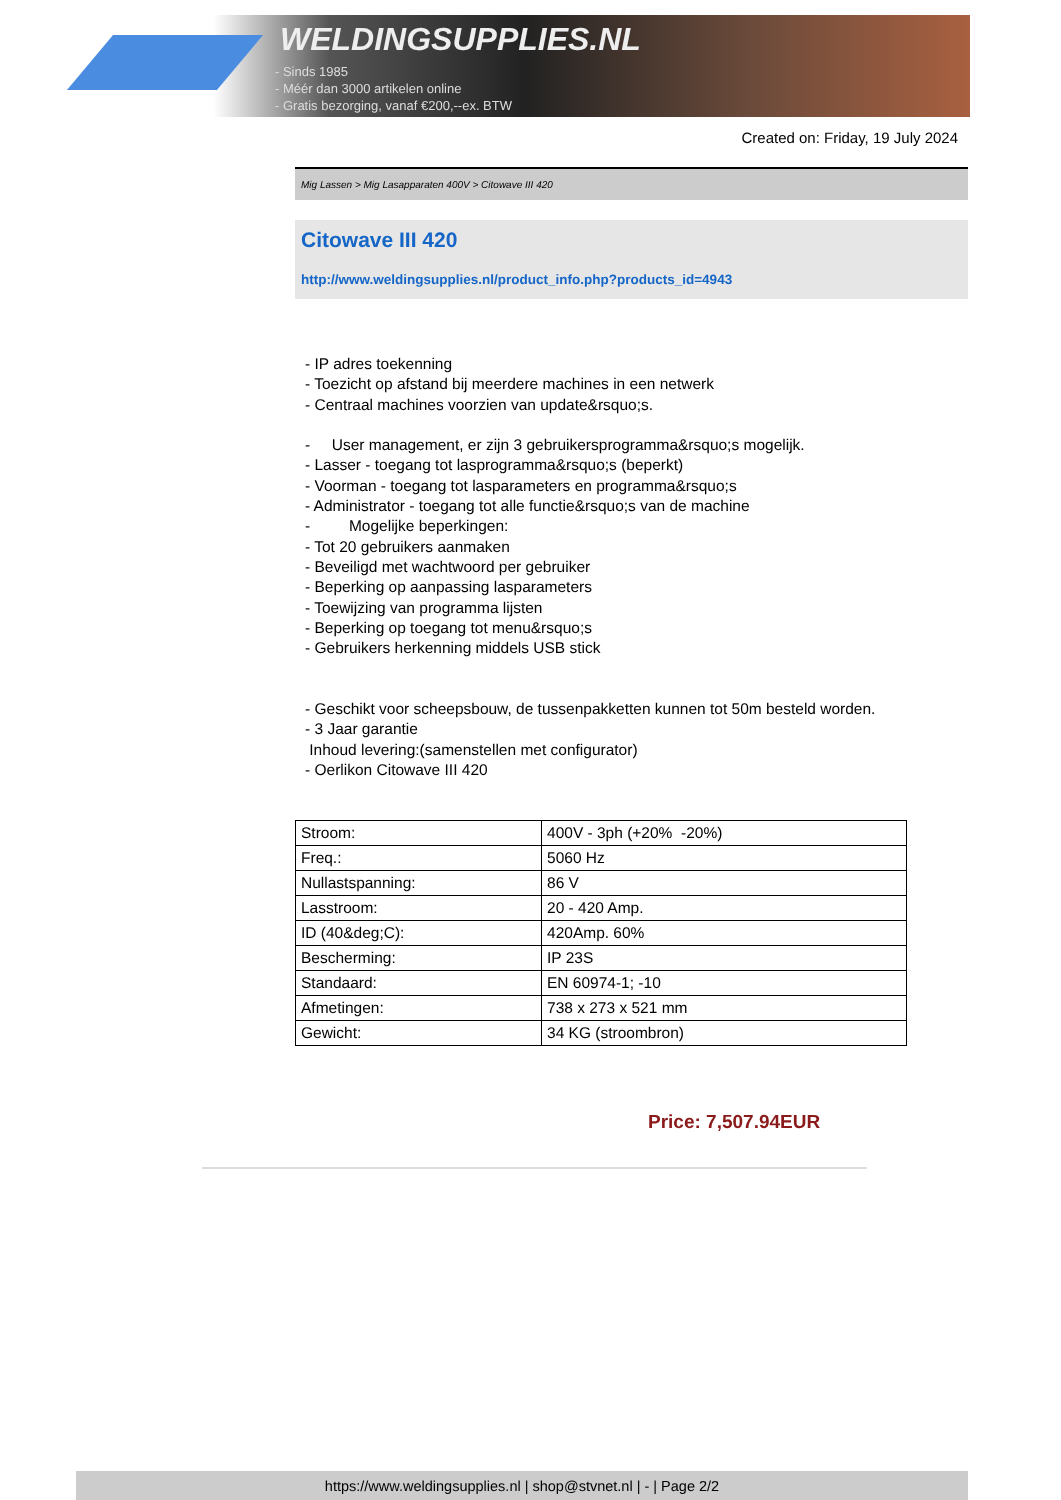WELDINGSUPPLIES.NL
- Sinds 1985
- Méér dan 3000 artikelen online
- Gratis bezorging, vanaf €200,--ex. BTW
Created on: Friday, 19 July 2024
Mig Lassen > Mig Lasapparaten 400V > Citowave III 420
Citowave III 420
http://www.weldingsupplies.nl/product_info.php?products_id=4943
- IP adres toekenning
- Toezicht op afstand bij meerdere machines in een netwerk
- Centraal machines voorzien van update&rsquo;s.
- User management, er zijn 3 gebruikersprogramma&rsquo;s mogelijk.
- Lasser - toegang tot lasprogramma&rsquo;s (beperkt)
- Voorman - toegang tot lasparameters en programma&rsquo;s
- Administrator - toegang tot alle functie&rsquo;s van de machine
- Mogelijke beperkingen:
- Tot 20 gebruikers aanmaken
- Beveiligd met wachtwoord per gebruiker
- Beperking op aanpassing lasparameters
- Toewijzing van programma lijsten
- Beperking op toegang tot menu&rsquo;s
- Gebruikers herkenning middels USB stick
- Geschikt voor scheepsbouw, de tussenpakketten kunnen tot 50m besteld worden.
- 3 Jaar garantie
Inhoud levering:(samenstellen met configurator)
- Oerlikon Citowave III 420
| Stroom: | 400V - 3ph (+20% -20%) |
| Freq.: | 5060 Hz |
| Nullastspanning: | 86 V |
| Lasstroom: | 20 - 420 Amp. |
| ID (40&deg;C): | 420Amp. 60% |
| Bescherming: | IP 23S |
| Standaard: | EN 60974-1; -10 |
| Afmetingen: | 738 x 273 x 521 mm |
| Gewicht: | 34 KG (stroombron) |
Price: 7,507.94EUR
https://www.weldingsupplies.nl | shop@stvnet.nl | - | Page 2/2